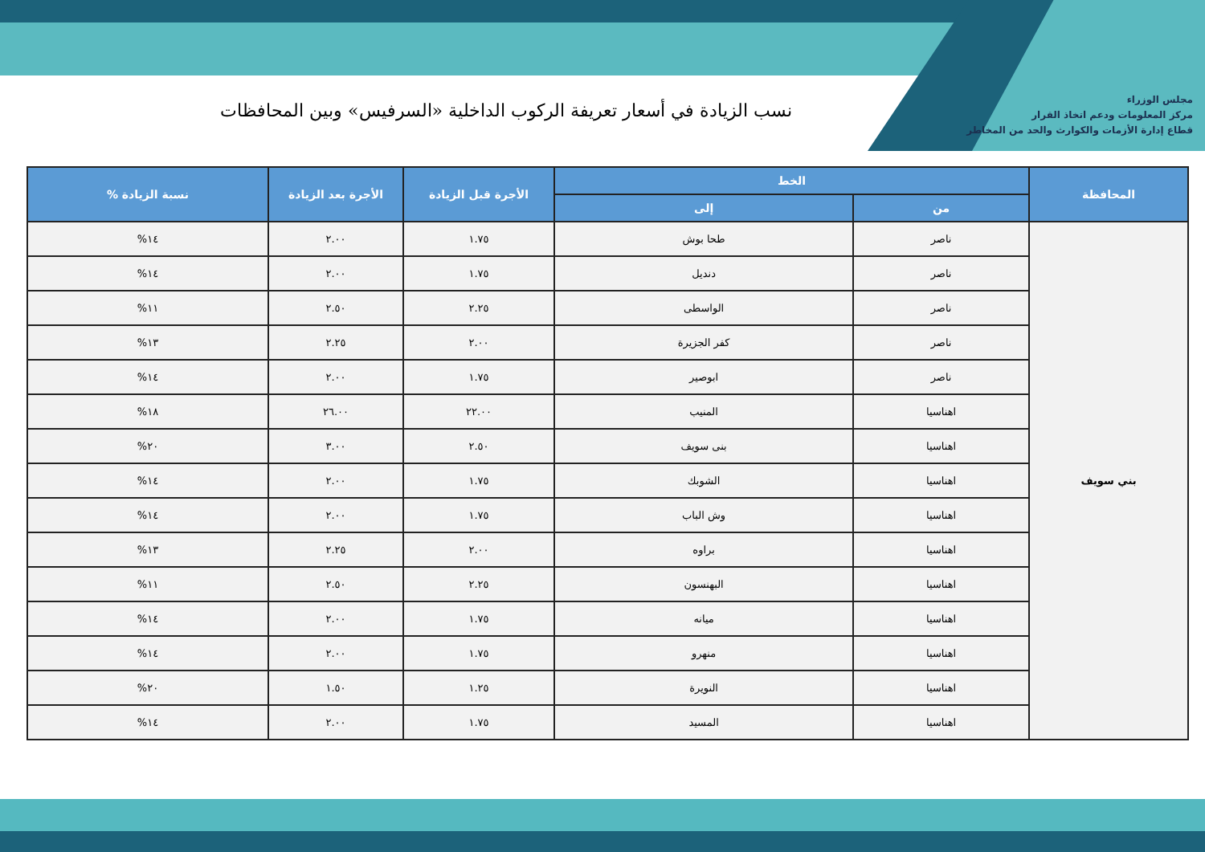مجلس الوزراء
مركز المعلومات ودعم اتخاذ القرار
قطاع إدارة الأزمات والكوارث والحد من المخاطر
نسب الزيادة في أسعار تعريفة الركوب الداخلية «السرفيس» وبين المحافظات
| المحافظة | الخط | | الأجرة قبل الزيادة | الأجرة بعد الزيادة | نسبة الزيادة % |
| --- | --- | --- | --- | --- | --- |
| | من | إلى | | | |
| بني سويف | ناصر | طحا بوش | ١.٧٥ | ٢.٠٠ | ١٤% |
| | ناصر | دنديل | ١.٧٥ | ٢.٠٠ | ١٤% |
| | ناصر | الواسطى | ٢.٢٥ | ٢.٥٠ | ١١% |
| | ناصر | كفر الجزيرة | ٢.٠٠ | ٢.٢٥ | ١٣% |
| | ناصر | ابوصير | ١.٧٥ | ٢.٠٠ | ١٤% |
| | اهناسيا | المنيب | ٢٢.٠٠ | ٢٦.٠٠ | ١٨% |
| | اهناسيا | بنى سويف | ٢.٥٠ | ٣.٠٠ | ٢٠% |
| | اهناسيا | الشوبك | ١.٧٥ | ٢.٠٠ | ١٤% |
| | اهناسيا | وش الباب | ١.٧٥ | ٢.٠٠ | ١٤% |
| | اهناسيا | براوه | ٢.٠٠ | ٢.٢٥ | ١٣% |
| | اهناسيا | البهنسون | ٢.٢٥ | ٢.٥٠ | ١١% |
| | اهناسيا | ميانه | ١.٧٥ | ٢.٠٠ | ١٤% |
| | اهناسيا | منهرو | ١.٧٥ | ٢.٠٠ | ١٤% |
| | اهناسيا | النويرة | ١.٢٥ | ١.٥٠ | ٢٠% |
| | اهناسيا | المسيد | ١.٧٥ | ٢.٠٠ | ١٤% |